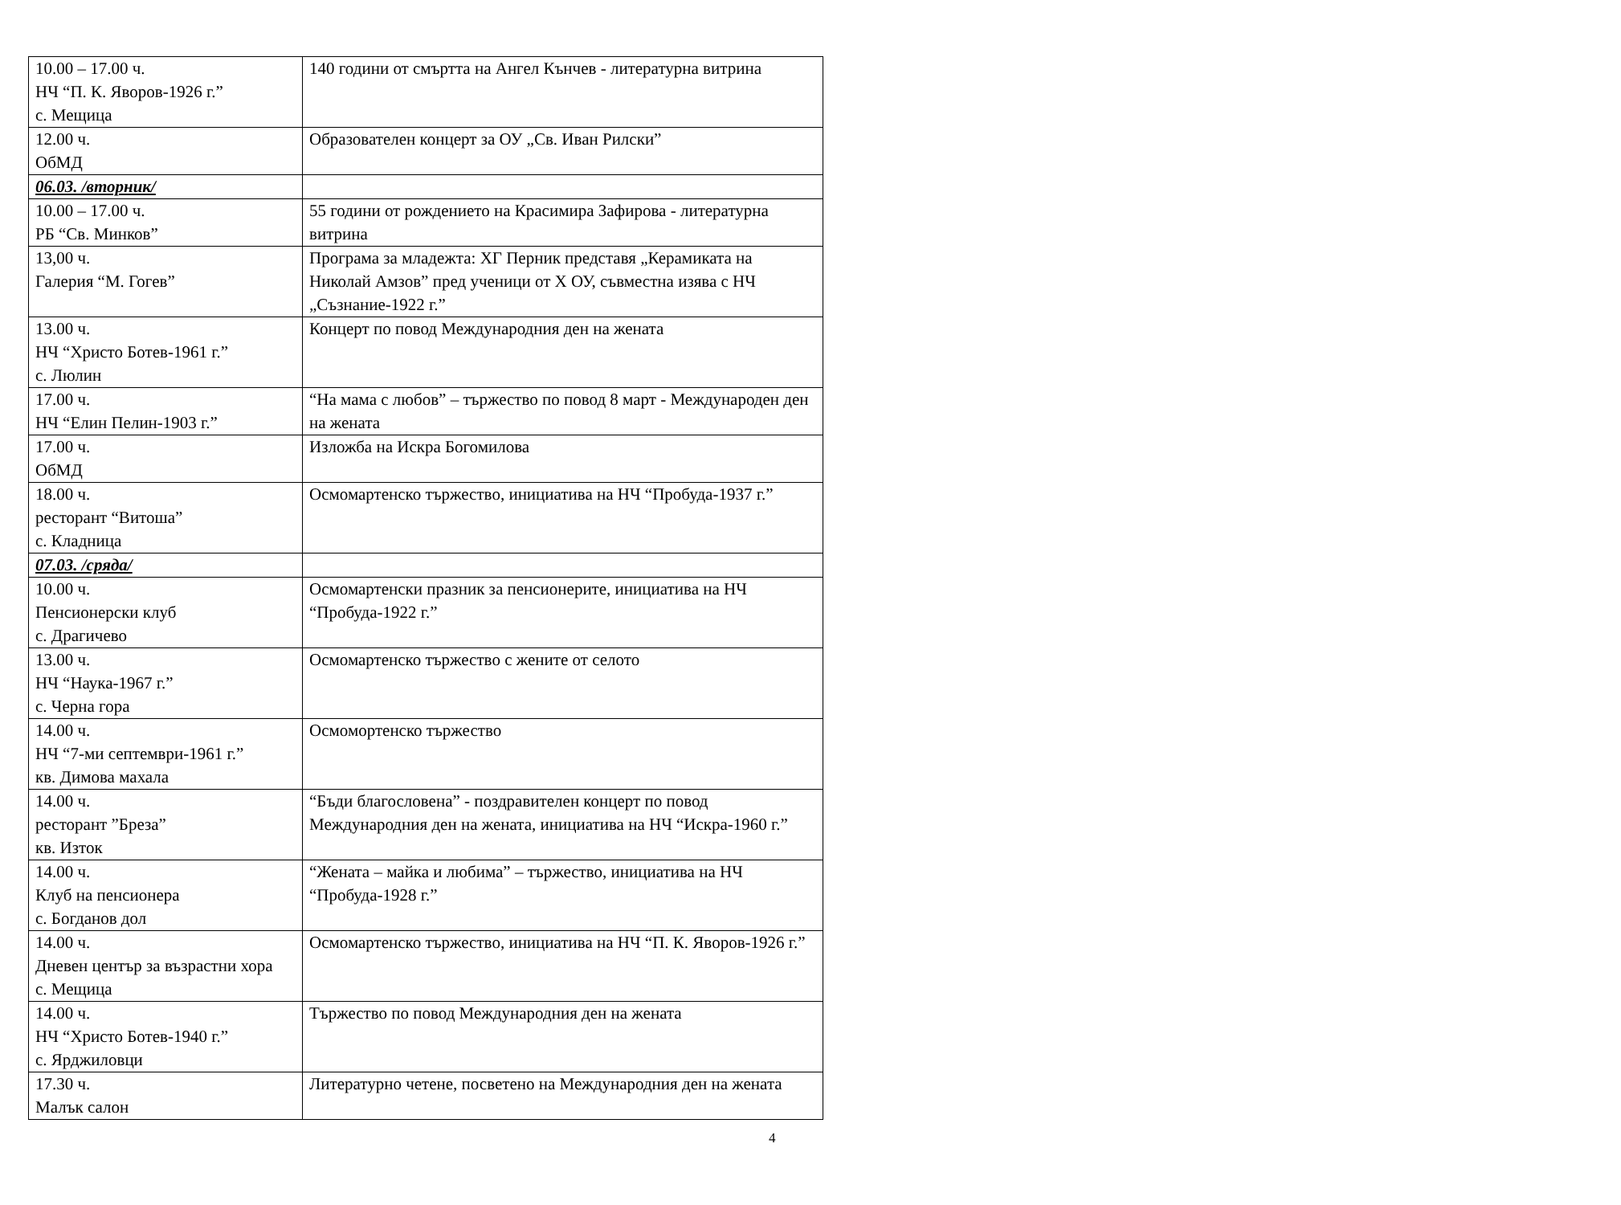| 10.00 – 17.00 ч. НЧ “П. К. Яворов-1926 г.” с. Мещица | 140 години от смъртта на Ангел Кънчев - литературна витрина |
| 12.00 ч. ОбМД | Образователен концерт за ОУ „Св. Иван Рилски” |
| 06.03. /вторник/ | |
| 10.00 – 17.00 ч. РБ “Св. Минков” | 55 години от рождението на Красимира Зафирова - литературна витрина |
| 13,00 ч. Галерия “М. Гогев” | Програма за младежта: ХГ Перник представя „Керамиката на Николай Амзов” пред ученици от Х ОУ, съвместна изява с НЧ „Съзнание-1922 г.” |
| 13.00 ч. НЧ “Христо Ботев-1961 г.” с. Люлин | Концерт по повод Международния ден на жената |
| 17.00 ч. НЧ “Елин Пелин-1903 г.” | “На мама с любов” – тържество по повод 8 март - Международен ден на жената |
| 17.00 ч. ОбМД | Изложба на Искра Богомилова |
| 18.00 ч. ресторант “Витоша” с. Кладница | Осмомартенско тържество, инициатива на НЧ “Пробуда-1937 г.” |
| 07.03. /сряда/ | |
| 10.00 ч. Пенсионерски клуб с. Драгичево | Осмомартенски празник за пенсионерите, инициатива на НЧ “Пробуда-1922 г.” |
| 13.00 ч. НЧ “Наука-1967 г.” с. Черна гора | Осмомартенско тържество с жените от селото |
| 14.00 ч. НЧ “7-ми септември-1961 г.” кв. Димова махала | Осмомортенско тържество |
| 14.00 ч. ресторант ”Бреза” кв. Изток | “Бъди благословена” - поздравителен концерт по повод Международния ден на жената, инициатива на НЧ “Искра-1960 г.” |
| 14.00 ч. Клуб на пенсионера с. Богданов дол | “Жената – майка и любима” – тържество, инициатива на НЧ “Пробуда-1928 г.” |
| 14.00 ч. Дневен център за възрастни хора с. Мещица | Осмомартенско тържество, инициатива на НЧ “П. К. Яворов-1926 г.” |
| 14.00 ч. НЧ “Христо Ботев-1940 г.” с. Ярджиловци | Тържество по повод Международния ден на жената |
| 17.30 ч. Малък салон | Литературно четене, посветено на Международния ден на жената |
4